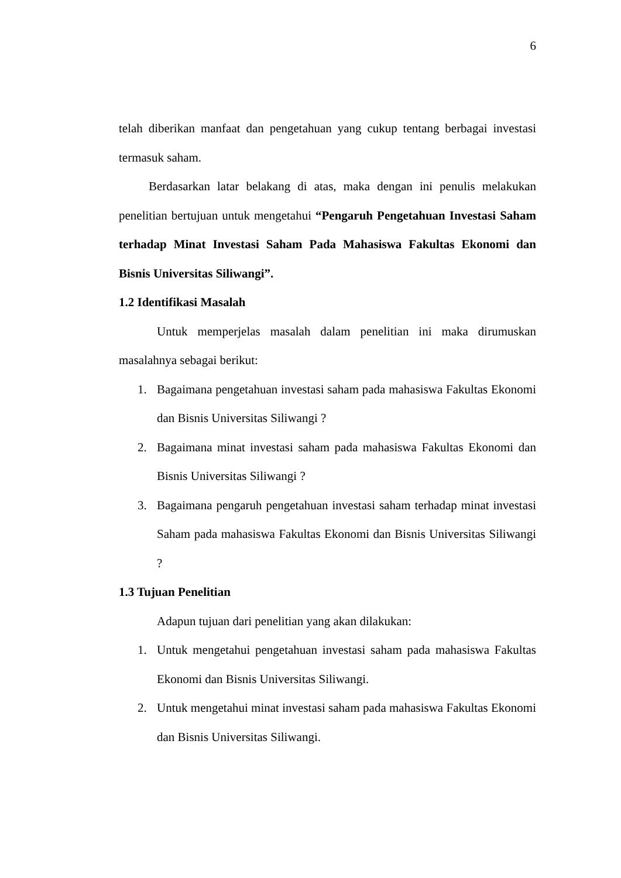6
telah diberikan manfaat dan pengetahuan yang cukup tentang berbagai investasi termasuk saham.
Berdasarkan latar belakang di atas, maka dengan ini penulis melakukan penelitian bertujuan untuk mengetahui “Pengaruh Pengetahuan Investasi Saham terhadap Minat Investasi Saham Pada Mahasiswa Fakultas Ekonomi dan Bisnis Universitas Siliwangi”.
1.2 Identifikasi Masalah
Untuk memperjelas masalah dalam penelitian ini maka dirumuskan masalahnya sebagai berikut:
1. Bagaimana pengetahuan investasi saham pada mahasiswa Fakultas Ekonomi dan Bisnis Universitas Siliwangi ?
2. Bagaimana minat investasi saham pada mahasiswa Fakultas Ekonomi dan Bisnis Universitas Siliwangi ?
3. Bagaimana pengaruh pengetahuan investasi saham terhadap minat investasi Saham pada mahasiswa Fakultas Ekonomi dan Bisnis Universitas Siliwangi ?
1.3 Tujuan Penelitian
Adapun tujuan dari penelitian yang akan dilakukan:
1. Untuk mengetahui pengetahuan investasi saham pada mahasiswa Fakultas Ekonomi dan Bisnis Universitas Siliwangi.
2. Untuk mengetahui minat investasi saham pada mahasiswa Fakultas Ekonomi dan Bisnis Universitas Siliwangi.